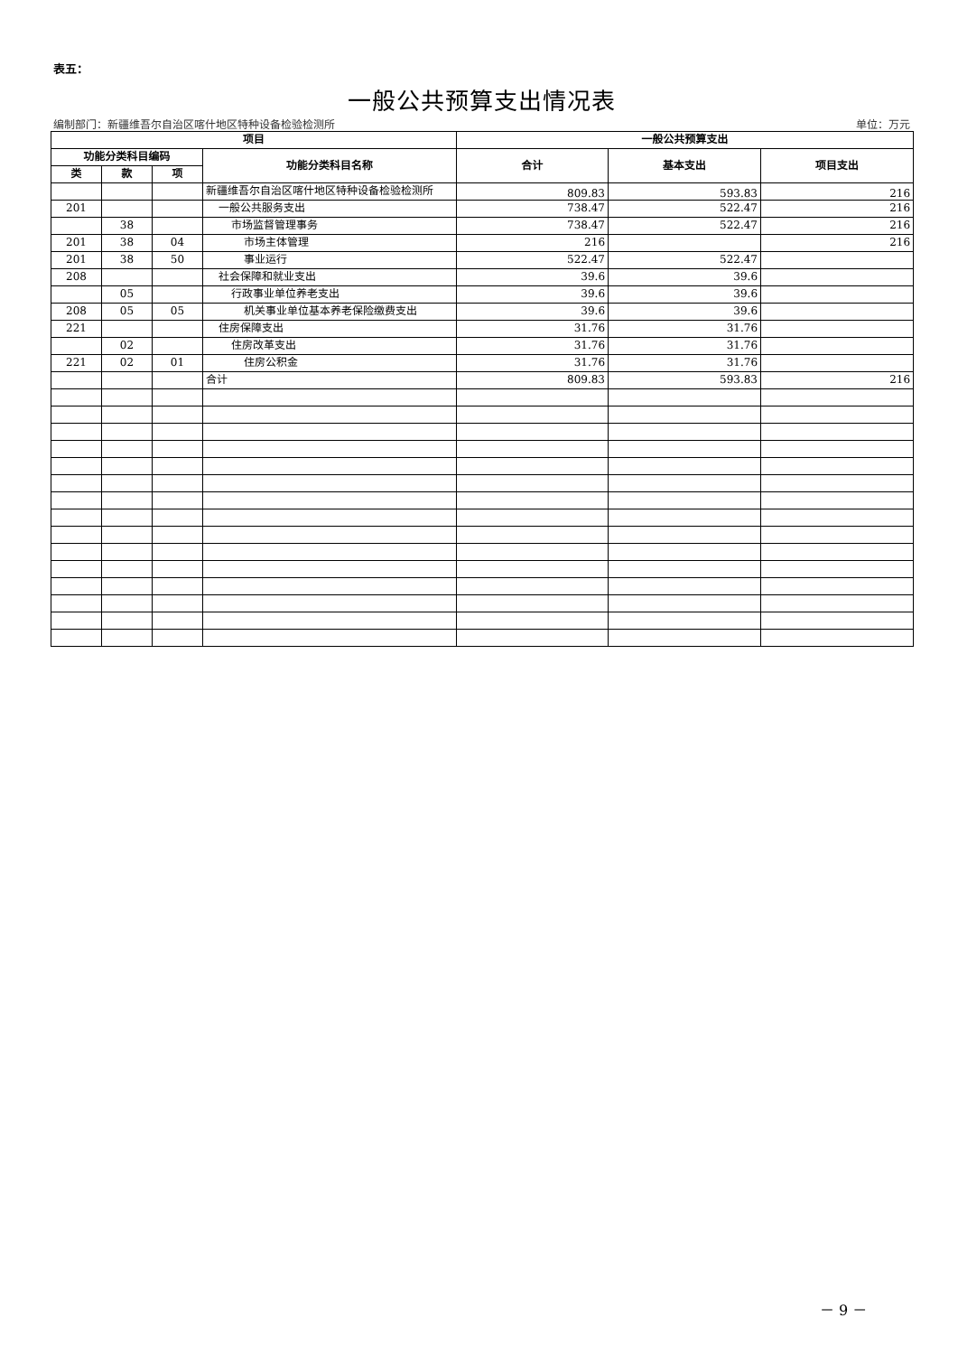表五：
一般公共预算支出情况表
编制部门：新疆维吾尔自治区喀什地区特种设备检验检测所 单位：万元
| 项目 | | | | 一般公共预算支出 | | |
| --- | --- | --- | --- | --- | --- | --- |
| 功能分类科目编码 | | | 功能分类科目名称 | 合计 | 基本支出 | 项目支出 |
| 类 | 款 | 项 | | | | |
| | | | 新疆维吾尔自治区喀什地区特种设备检验检测所 | 809.83 | 593.83 | 216 |
| 201 | | | 一般公共服务支出 | 738.47 | 522.47 | 216 |
| | 38 | | 市场监督管理事务 | 738.47 | 522.47 | 216 |
| 201 | 38 | 04 | 市场主体管理 | 216 | | 216 |
| 201 | 38 | 50 | 事业运行 | 522.47 | 522.47 | |
| 208 | | | 社会保障和就业支出 | 39.6 | 39.6 | |
| | 05 | | 行政事业单位养老支出 | 39.6 | 39.6 | |
| 208 | 05 | 05 | 机关事业单位基本养老保险缴费支出 | 39.6 | 39.6 | |
| 221 | | | 住房保障支出 | 31.76 | 31.76 | |
| | 02 | | 住房改革支出 | 31.76 | 31.76 | |
| 221 | 02 | 01 | 住房公积金 | 31.76 | 31.76 | |
| | | | 合计 | 809.83 | 593.83 | 216 |
－ 9 －